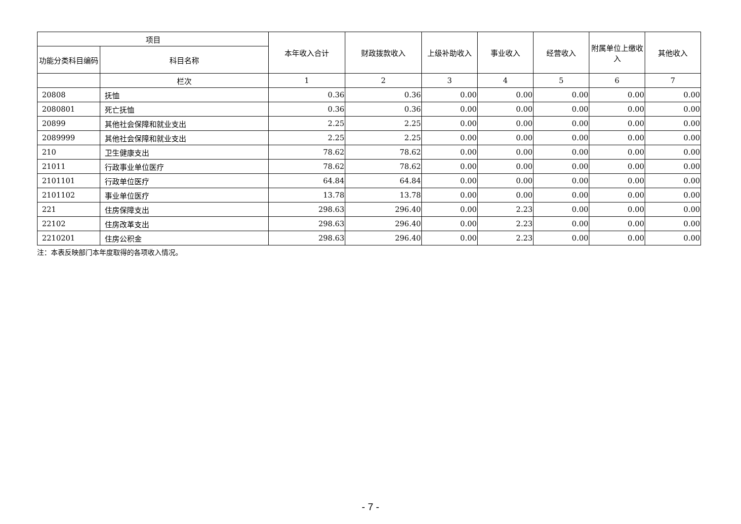| 项目 | | 本年收入合计 | 财政拨款收入 | 上级补助收入 | 事业收入 | 经营收入 | 附属单位上缴收入 | 其他收入 |
| --- | --- | --- | --- | --- | --- | --- | --- | --- |
| 功能分类科目编码 | 科目名称 | | | | | | | |
| | 栏次 | 1 | 2 | 3 | 4 | 5 | 6 | 7 |
| 20808 | 抚恤 | 0.36 | 0.36 | 0.00 | 0.00 | 0.00 | 0.00 | 0.00 |
| 2080801 | 死亡抚恤 | 0.36 | 0.36 | 0.00 | 0.00 | 0.00 | 0.00 | 0.00 |
| 20899 | 其他社会保障和就业支出 | 2.25 | 2.25 | 0.00 | 0.00 | 0.00 | 0.00 | 0.00 |
| 2089999 | 其他社会保障和就业支出 | 2.25 | 2.25 | 0.00 | 0.00 | 0.00 | 0.00 | 0.00 |
| 210 | 卫生健康支出 | 78.62 | 78.62 | 0.00 | 0.00 | 0.00 | 0.00 | 0.00 |
| 21011 | 行政事业单位医疗 | 78.62 | 78.62 | 0.00 | 0.00 | 0.00 | 0.00 | 0.00 |
| 2101101 | 行政单位医疗 | 64.84 | 64.84 | 0.00 | 0.00 | 0.00 | 0.00 | 0.00 |
| 2101102 | 事业单位医疗 | 13.78 | 13.78 | 0.00 | 0.00 | 0.00 | 0.00 | 0.00 |
| 221 | 住房保障支出 | 298.63 | 296.40 | 0.00 | 2.23 | 0.00 | 0.00 | 0.00 |
| 22102 | 住房改革支出 | 298.63 | 296.40 | 0.00 | 2.23 | 0.00 | 0.00 | 0.00 |
| 2210201 | 住房公积金 | 298.63 | 296.40 | 0.00 | 2.23 | 0.00 | 0.00 | 0.00 |
注：本表反映部门本年度取得的各项收入情况。
- 7 -